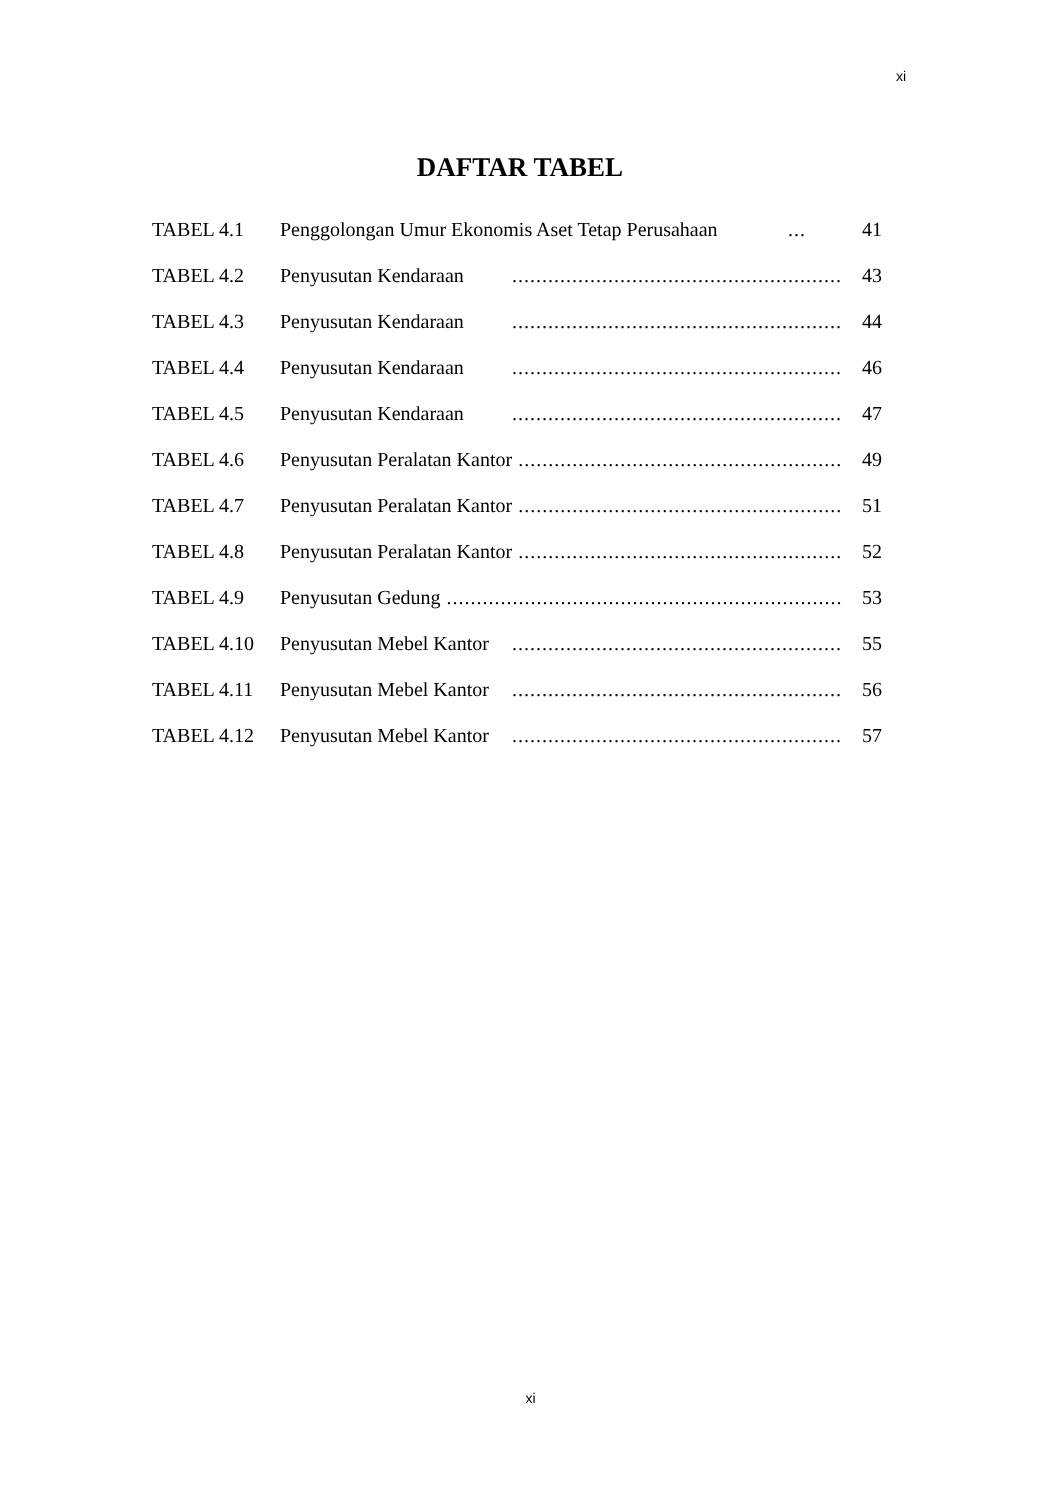xi
DAFTAR TABEL
TABEL 4.1 Penggolongan Umur Ekonomis Aset Tetap Perusahaan... 41
TABEL 4.2 Penyusutan Kendaraan....................................................... 43
TABEL 4.3 Penyusutan Kendaraan....................................................... 44
TABEL 4.4 Penyusutan Kendaraan....................................................... 46
TABEL 4.5 Penyusutan Kendaraan....................................................... 47
TABEL 4.6 Penyusutan Peralatan Kantor....................................................... 49
TABEL 4.7 Penyusutan Peralatan Kantor....................................................... 51
TABEL 4.8 Penyusutan Peralatan Kantor....................................................... 52
TABEL 4.9 Penyusutan Gedung................................................................... 53
TABEL 4.10 Penyusutan Mebel Kantor....................................................... 55
TABEL 4.11 Penyusutan Mebel Kantor....................................................... 56
TABEL 4.12 Penyusutan Mebel Kantor....................................................... 57
xi